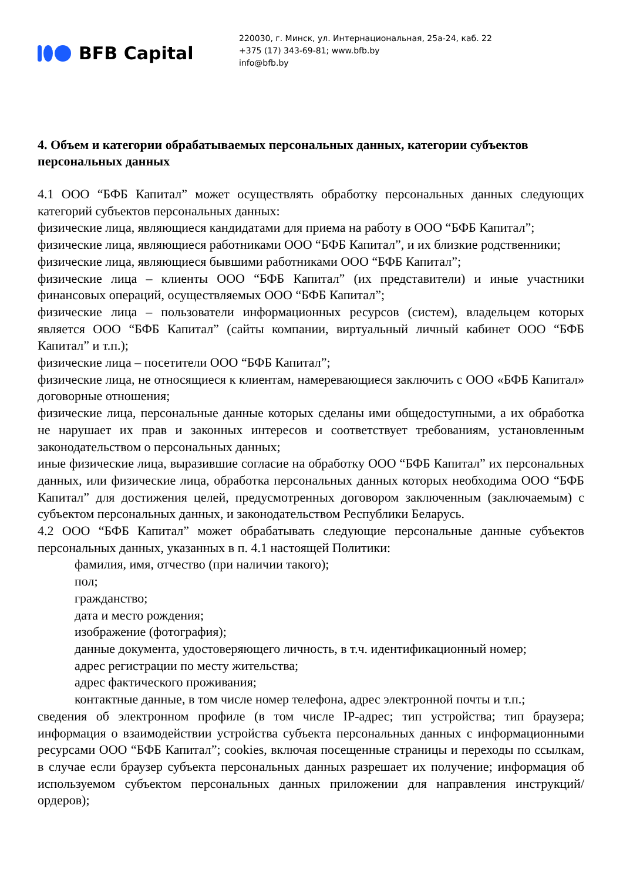BFB Capital
220030, г. Минск, ул. Интернациональная, 25а-24, каб. 22
+375 (17) 343-69-81; www.bfb.by
info@bfb.by
4. Объем и категории обрабатываемых персональных данных, категории субъектов персональных данных
4.1 ООО “БФБ Капитал” может осуществлять обработку персональных данных следующих категорий субъектов персональных данных:
физические лица, являющиеся кандидатами для приема на работу в ООО “БФБ Капитал”;
физические лица, являющиеся работниками ООО “БФБ Капитал”, и их близкие родственники;
физические лица, являющиеся бывшими работниками ООО “БФБ Капитал”;
физические лица – клиенты ООО “БФБ Капитал” (их представители) и иные участники финансовых операций, осуществляемых ООО “БФБ Капитал”;
физические лица – пользователи информационных ресурсов (систем), владельцем которых является ООО “БФБ Капитал” (сайты компании, виртуальный личный кабинет ООО “БФБ Капитал” и т.п.);
физические лица – посетители ООО “БФБ Капитал”;
физические лица, не относящиеся к клиентам, намеревающиеся заключить с ООО «БФБ Капитал» договорные отношения;
физические лица, персональные данные которых сделаны ими общедоступными, а их обработка не нарушает их прав и законных интересов и соответствует требованиям, установленным законодательством о персональных данных;
иные физические лица, выразившие согласие на обработку ООО “БФБ Капитал” их персональных данных, или физические лица, обработка персональных данных которых необходима ООО “БФБ Капитал” для достижения целей, предусмотренных договором заключенным (заключаемым) с субъектом персональных данных, и законодательством Республики Беларусь.
4.2 ООО “БФБ Капитал” может обрабатывать следующие персональные данные субъектов персональных данных, указанных в п. 4.1 настоящей Политики:
фамилия, имя, отчество (при наличии такого);
пол;
гражданство;
дата и место рождения;
изображение (фотография);
данные документа, удостоверяющего личность, в т.ч. идентификационный номер;
адрес регистрации по месту жительства;
адрес фактического проживания;
контактные данные, в том числе номер телефона, адрес электронной почты и т.п.;
сведения об электронном профиле (в том числе IP-адрес; тип устройства; тип браузера; информация о взаимодействии устройства субъекта персональных данных с информационными ресурсами ООО “БФБ Капитал”; cookies, включая посещенные страницы и переходы по ссылкам, в случае если браузер субъекта персональных данных разрешает их получение; информация об используемом субъектом персональных данных приложении для направления инструкций/ордеров);